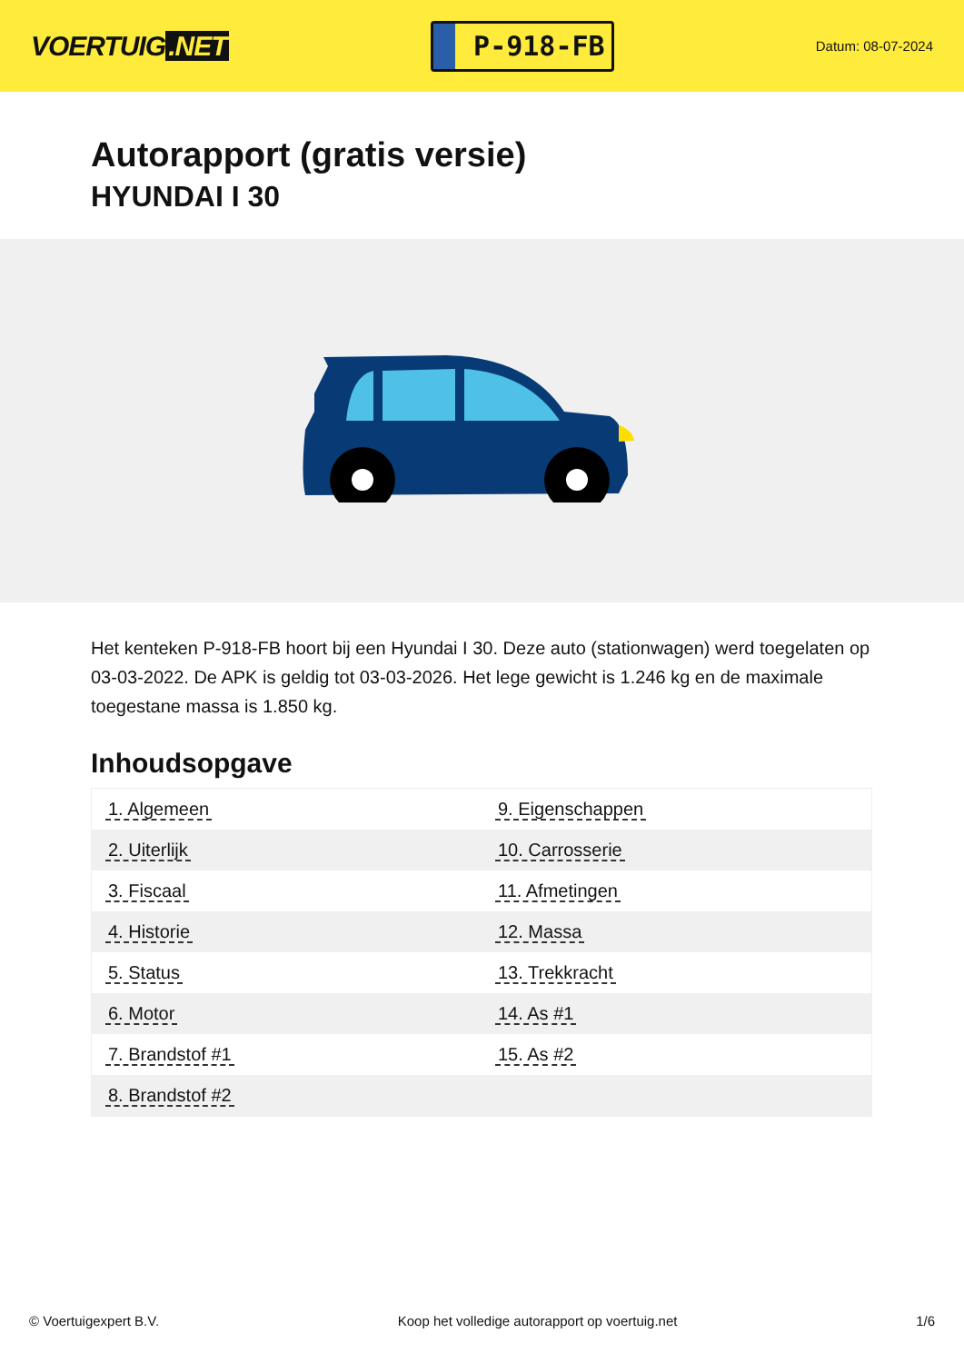VOERTUIG.NET
P-918-FB
Datum: 08-07-2024
Autorapport (gratis versie)
HYUNDAI I 30
Het kenteken P-918-FB hoort bij een Hyundai I 30. Deze auto (stationwagen) werd toegelaten op 03-03-2022. De APK is geldig tot 03-03-2026. Het lege gewicht is 1.246 kg en de maximale toegestane massa is 1.850 kg.
Inhoudsopgave
| 1. Algemeen | 9. Eigenschappen |
| 2. Uiterlijk | 10. Carrosserie |
| 3. Fiscaal | 11. Afmetingen |
| 4. Historie | 12. Massa |
| 5. Status | 13. Trekkracht |
| 6. Motor | 14. As #1 |
| 7. Brandstof #1 | 15. As #2 |
| 8. Brandstof #2 | |
© Voertuigexpert B.V. Koop het volledige autorapport op voertuig.net 1/6